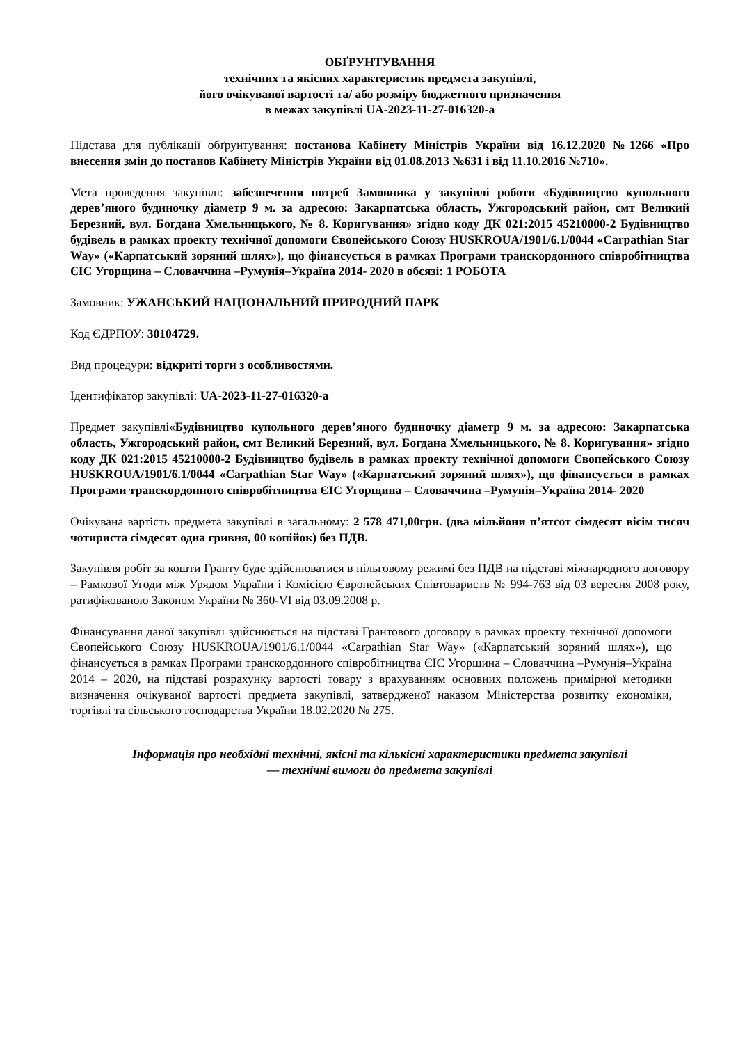ОБҐРУНТУВАННЯ
технічних та якісних характеристик предмета закупівлі,
його очікуваної вартості та/ або розміру бюджетного призначення
в межах закупівлі UA-2023-11-27-016320-a
Підстава для публікації обґрунтування: постанова Кабінету Міністрів України від 16.12.2020 №1266 «Про внесення змін до постанов Кабінету Міністрів України від 01.08.2013 №631 і від 11.10.2016 №710».
Мета проведення закупівлі: забезпечення потреб Замовника у закупівлі роботи «Будівництво купольного дерев’яного будиночку діаметр 9 м. за адресою: Закарпатська область, Ужгородський район, смт Великий Березний, вул. Богдана Хмельницького, № 8. Коригування» згідно коду ДК 021:2015 45210000-2 Будівництво будівель в рамках проекту технічної допомоги Євопейського Союзу HUSKROUA/1901/6.1/0044 «Carpathian Star Way» («Карпатський зоряний шлях»), що фінансується в рамках Програми транскордонного співробітництва ЄІС Угорщина – Словаччина –Румунія–Україна 2014- 2020 в обсязі: 1 РОБОТА
Замовник: УЖАНСЬКИЙ НАЦІОНАЛЬНИЙ ПРИРОДНИЙ ПАРК
Код ЄДРПОУ: 30104729.
Вид процедури: відкриті торги з особливостями.
Ідентифікатор закупівлі: UA-2023-11-27-016320-a
Предмет закупівлі«Будівництво купольного дерев’яного будиночку діаметр 9 м. за адресою: Закарпатська область, Ужгородський район, смт Великий Березний, вул. Богдана Хмельницького, № 8. Коригування» згідно коду ДК 021:2015 45210000-2 Будівництво будівель в рамках проекту технічної допомоги Євопейського Союзу HUSKROUA/1901/6.1/0044 «Carpathian Star Way» («Карпатський зоряний шлях»), що фінансується в рамках Програми транскордонного співробітництва ЄІС Угорщина – Словаччина –Румунія–Україна 2014- 2020
Очікувана вартість предмета закупівлі в загальному: 2 578 471,00грн. (два мільйони п’ятсот сімдесят вісім тисяч чотириста сімдесят одна гривня, 00 копійок) без ПДВ.
Закупівля робіт за кошти Гранту буде здійснюватися в пільговому режимі без ПДВ на підставі міжнародного договору – Рамкової Угоди між Урядом України і Комісією Європейських Співтовариств № 994-763 від 03 вересня 2008 року, ратифікованою Законом України № 360-VI від 03.09.2008 р.
Фінансування даної закупівлі здійснюється на підставі Грантового договору в рамках проекту технічної допомоги Євопейського Союзу HUSKROUA/1901/6.1/0044 «Carpathian Star Way» («Карпатський зоряний шлях»), що фінансується в рамках Програми транскордонного співробітництва ЄІС Угорщина – Словаччина –Румунія–Україна 2014 – 2020, на підставі розрахунку вартості товару з врахуванням основних положень примірної методики визначення очікуваної вартості предмета закупівлі, затвердженої наказом Міністерства розвитку економіки, торгівлі та сільського господарства України 18.02.2020 № 275.
Інформація про необхідні технічні, якісні та кількісні характеристики предмета закупівлі
— технічні вимоги до предмета закупівлі